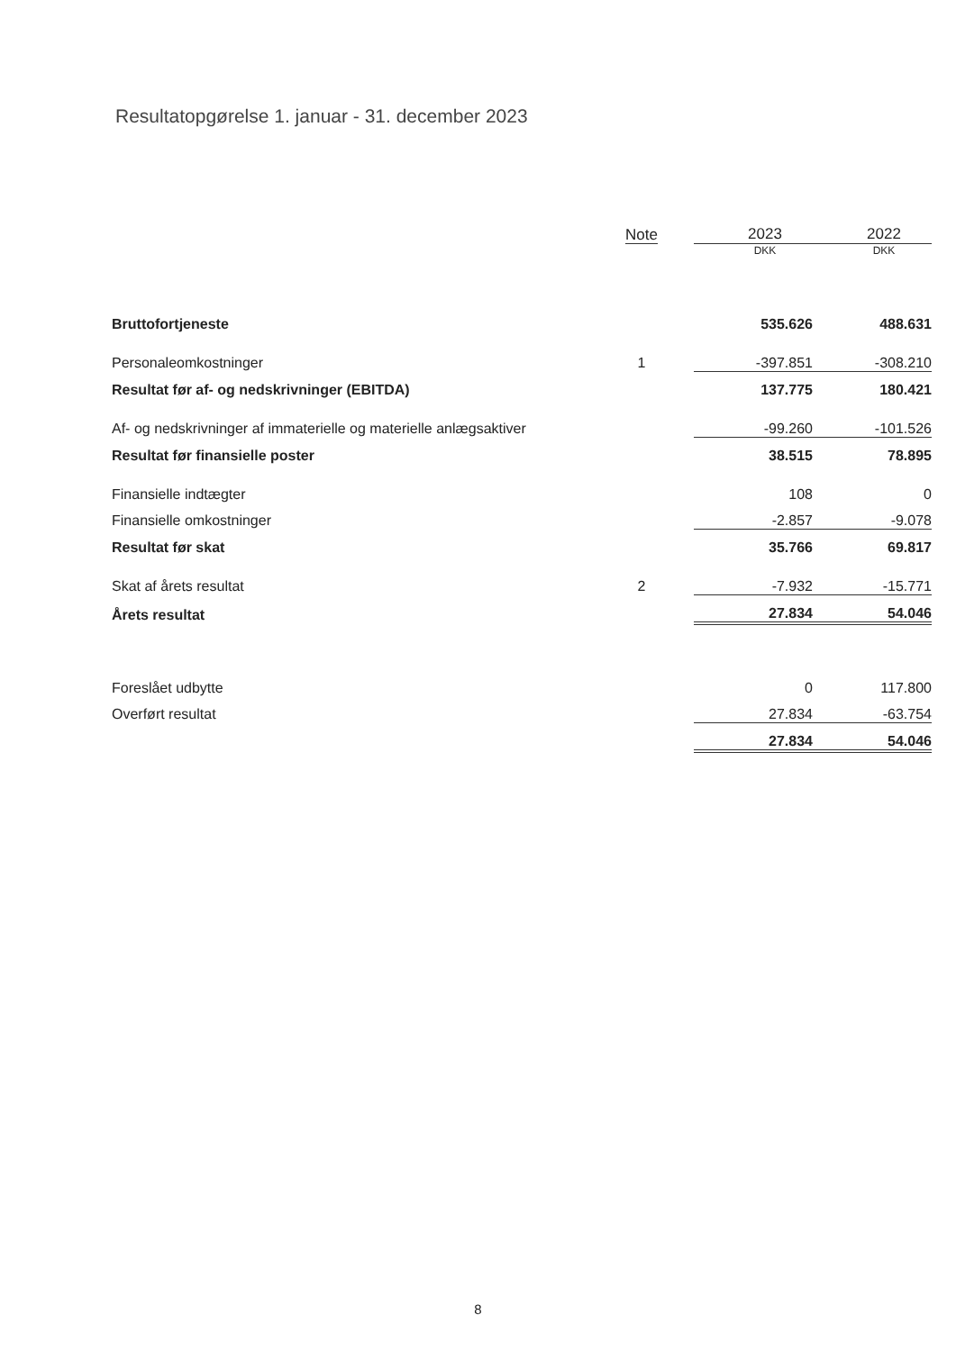Resultatopgørelse 1. januar - 31. december 2023
| | Note | 2023 | 2022 |
| --- | --- | --- | --- |
| | | DKK | DKK |
| Bruttofortjeneste | | 535.626 | 488.631 |
| Personaleomkostninger | 1 | -397.851 | -308.210 |
| Resultat før af- og nedskrivninger (EBITDA) | | 137.775 | 180.421 |
| Af- og nedskrivninger af immaterielle og materielle anlægsaktiver | | -99.260 | -101.526 |
| Resultat før finansielle poster | | 38.515 | 78.895 |
| Finansielle indtægter | | 108 | 0 |
| Finansielle omkostninger | | -2.857 | -9.078 |
| Resultat før skat | | 35.766 | 69.817 |
| Skat af årets resultat | 2 | -7.932 | -15.771 |
| Årets resultat | | 27.834 | 54.046 |
| Foreslået udbytte | | 0 | 117.800 |
| Overført resultat | | 27.834 | -63.754 |
| | | 27.834 | 54.046 |
8